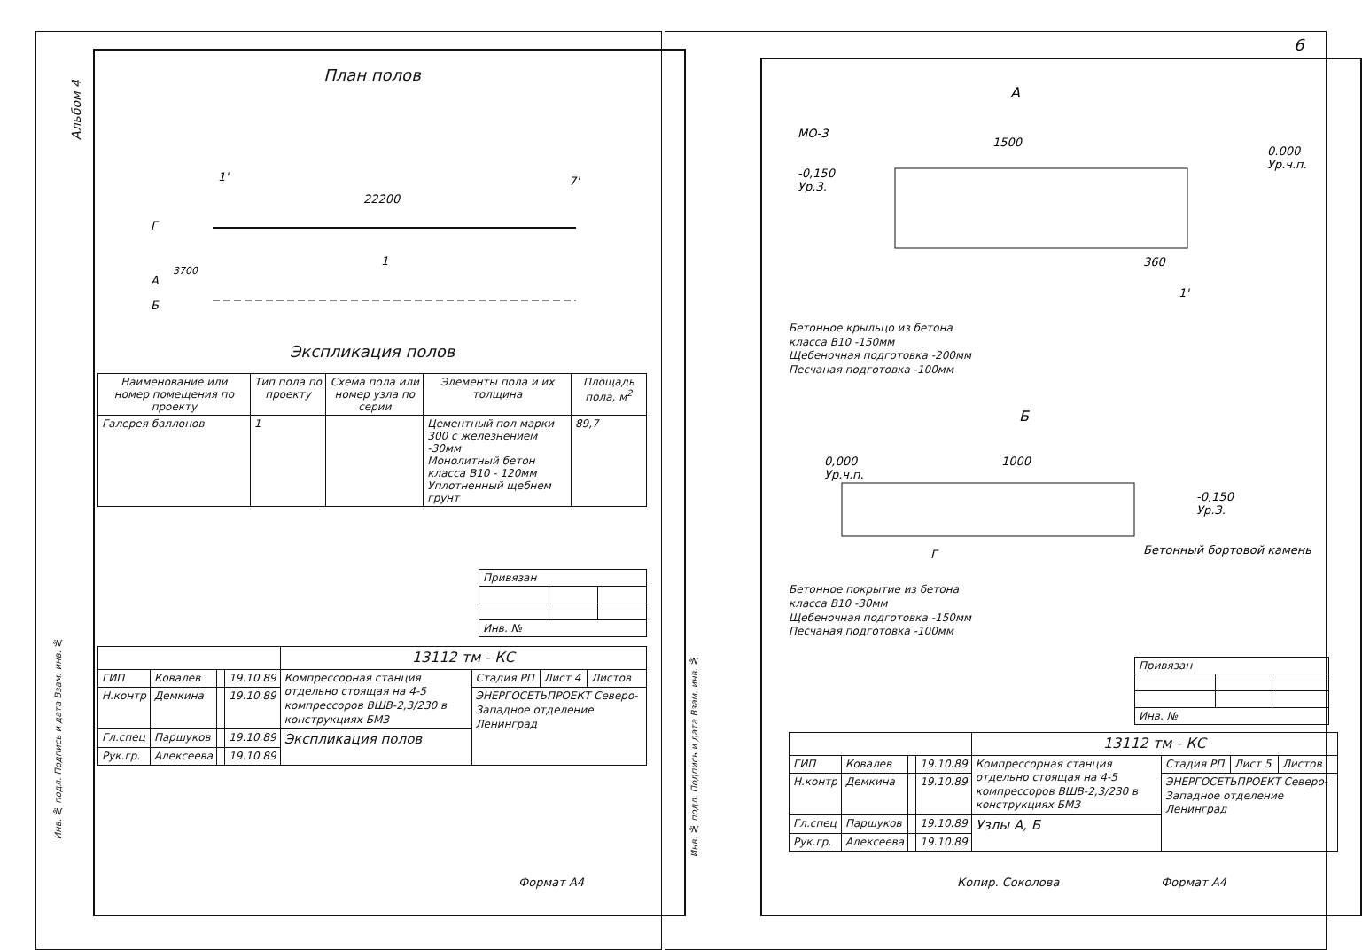Альбом 4
План полов
22200
Г
А
Б
1'
7'
1
3700
Экспликация полов
| Наименование или номер помещения по проекту | Тип пола по проекту | Схема пола или номер узла по серии | Элементы пола и их толщина | Площадь пола, м<sup>2</sup> |
| --- | --- | --- | --- | --- |
| Галерея баллонов | 1 | | Цементный пол марки 300 с железнением -30мм Монолитный бетон класса В10 - 120мм Уплотненный щебнем грунт | 89,7 |
| Привязан | | |
| Инв. № | | |
| | | | | 13112 тм - КС | | | |
| ГИП | Ковалев | | 19.10.89 | Компрессорная станция отдельно стоящая на 4-5 компрессоров ВШВ-2,3/230 в конструкциях БМЗ | Стадия РП | Лист 4 | Листов |
| Н.контр | Демкина | | 19.10.89 | | ЭНЕРГОСЕТЬПРОЕКТ Северо-Западное отделение Ленинград | | |
| Гл.спец | Паршуков | | 19.10.89 | Экспликация полов | | | |
| Рук.гр. | Алексеева | | 19.10.89 | | | | |
Инв. № подл. Подпись и дата Взам. инв. №
Формат А4
6
А
МО-3
1500
0.000
Ур.ч.п.
-0,150
Ур.З.
360
1'
Бетонное крыльцо из бетона
класса В10 -150мм
Щебеночная подготовка -200мм
Песчаная подготовка -100мм
Б
0,000
Ур.ч.п.
1000
-0,150
Ур.З.
Г
Бетонный бортовой камень
Бетонное покрытие из бетона
класса В10 -30мм
Щебеночная подготовка -150мм
Песчаная подготовка -100мм
| Привязан | | |
| Инв. № | | |
| | | | | 13112 тм - КС | | | |
| ГИП | Ковалев | | 19.10.89 | Компрессорная станция отдельно стоящая на 4-5 компрессоров ВШВ-2,3/230 в конструкциях БМЗ | Стадия РП | Лист 5 | Листов |
| Н.контр | Демкина | | 19.10.89 | | ЭНЕРГОСЕТЬПРОЕКТ Северо-Западное отделение Ленинград | | |
| Гл.спец | Паршуков | | 19.10.89 | Узлы А, Б | | | |
| Рук.гр. | Алексеева | | 19.10.89 | | | | |
Инв. № подл. Подпись и дата Взам. инв. №
Копир. Соколова Формат А4